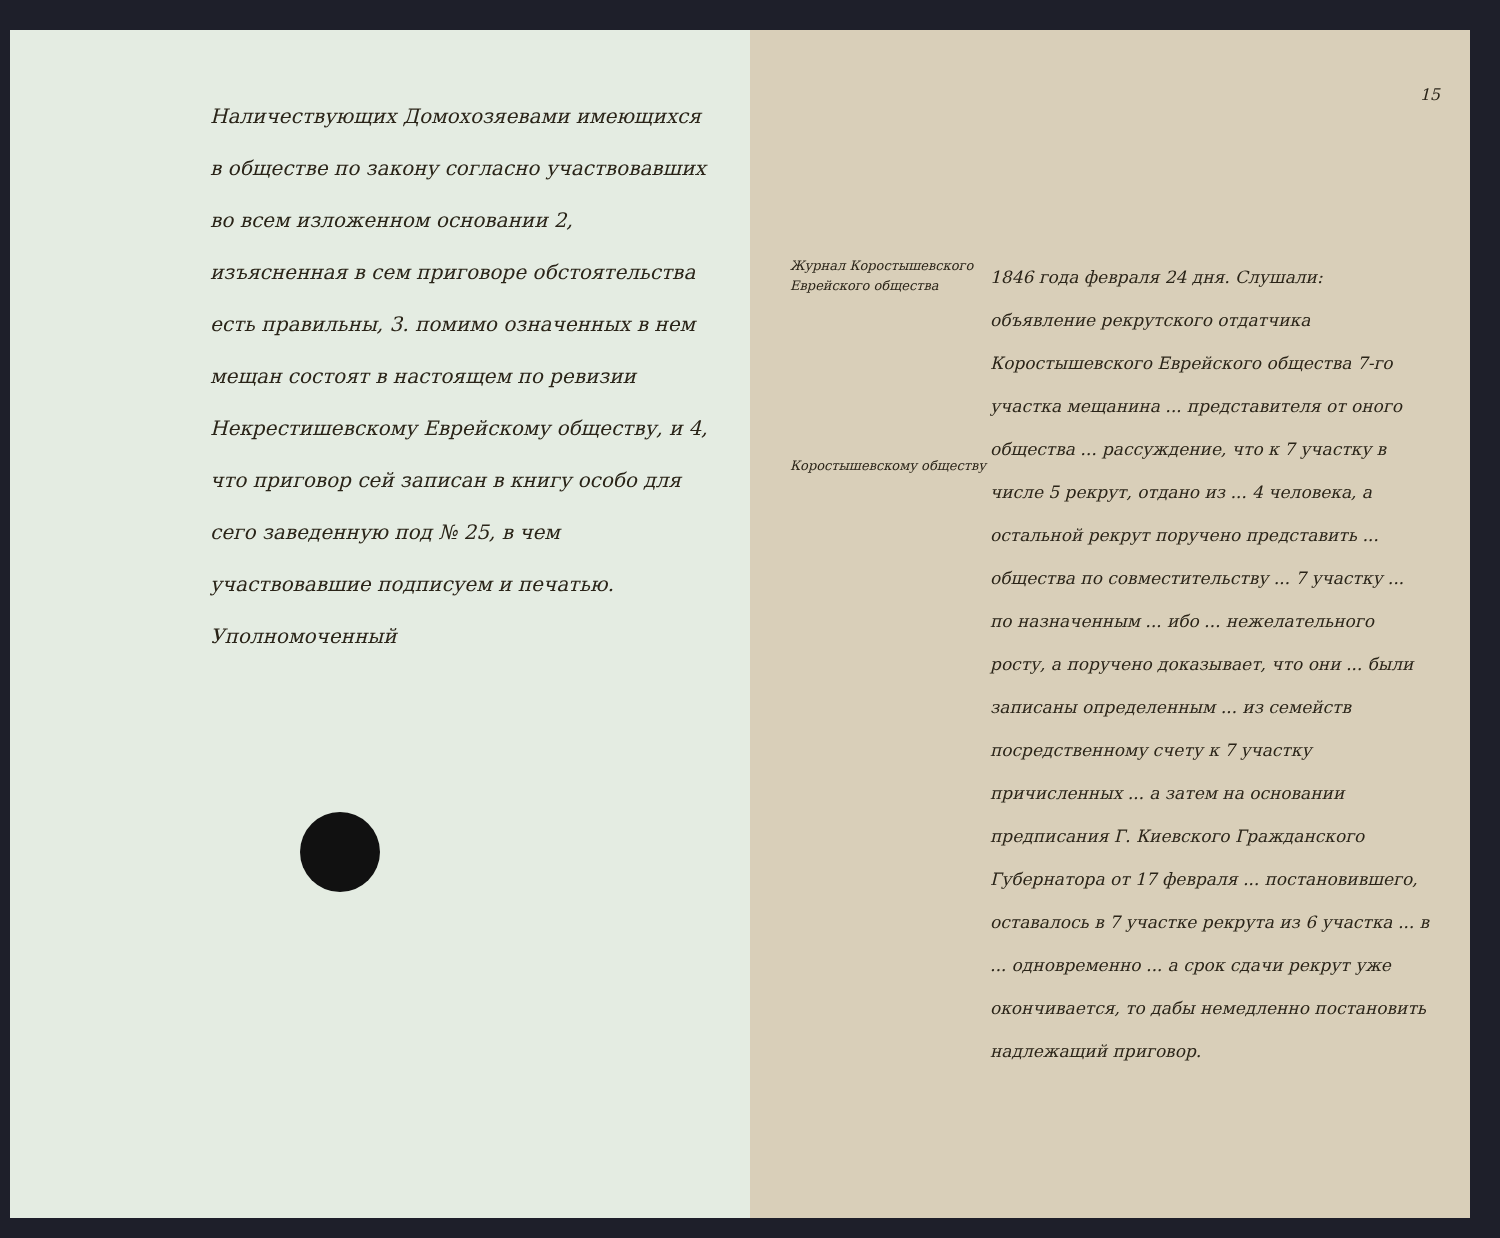Наличествующих Домохозяевами имеющихся в обществе по закону согласно участвовавших во всем изложенном основании 2, изъясненная в сем приговоре обстоятельства есть правильны, 3. помимо означенных в нем мещан состоят в настоящем по ревизии Некрестишевскому Еврейскому обществу, и 4, что приговор сей записан в книгу особо для сего заведенную под № 25, в чем участвовавшие подписуем и печатью.
Уполномоченный
15
Журнал Коростышевского Еврейского общества
Коростышевскому обществу
1846 года февраля 24 дня. Слушали: объявление рекрутского отдатчика Коростышевского Еврейского общества 7-го участка мещанина ... представителя от оного общества ... рассуждение, что к 7 участку в числе 5 рекрут, отдано из ... 4 человека, а остальной рекрут поручено представить ... общества по совместительству ... 7 участку ... по назначенным ... ибо ... нежелательного росту, а поручено доказывает, что они ... были записаны определенным ... из семейств посредственному счету к 7 участку причисленных ... а затем на основании предписания Г. Киевского Гражданского Губернатора от 17 февраля ... постановившего, оставалось в 7 участке рекрута из 6 участка ... в ... одновременно ... а срок сдачи рекрут уже окончивается, то дабы немедленно постановить надлежащий приговор.